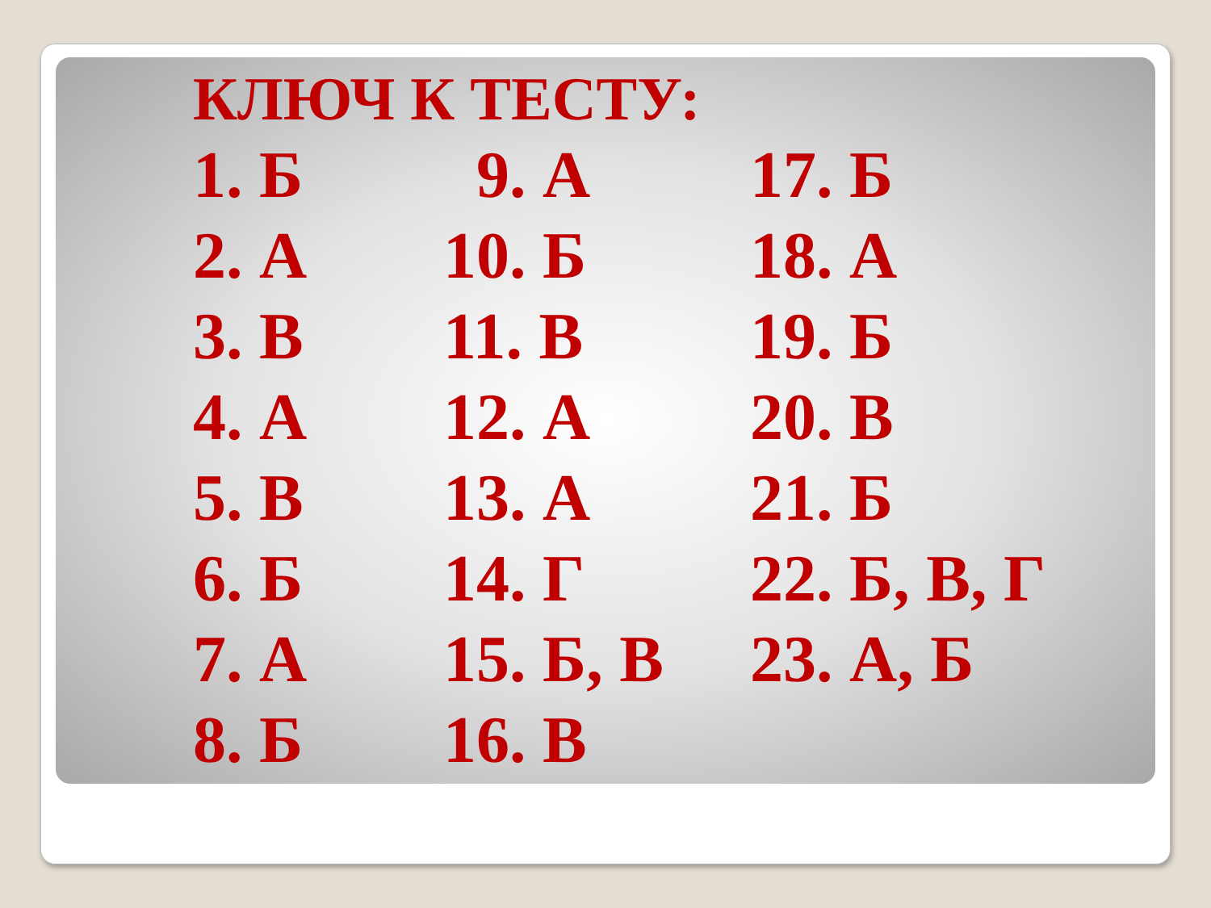КЛЮЧ К ТЕСТУ:
| 1. Б | 9. А | 17. Б |
| 2. А | 10. Б | 18. А |
| 3. В | 11. В | 19. Б |
| 4. А | 12. А | 20. В |
| 5. В | 13. А | 21. Б |
| 6. Б | 14. Г | 22. Б, В, Г |
| 7. А | 15. Б, В | 23. А, Б |
| 8. Б | 16. В | |